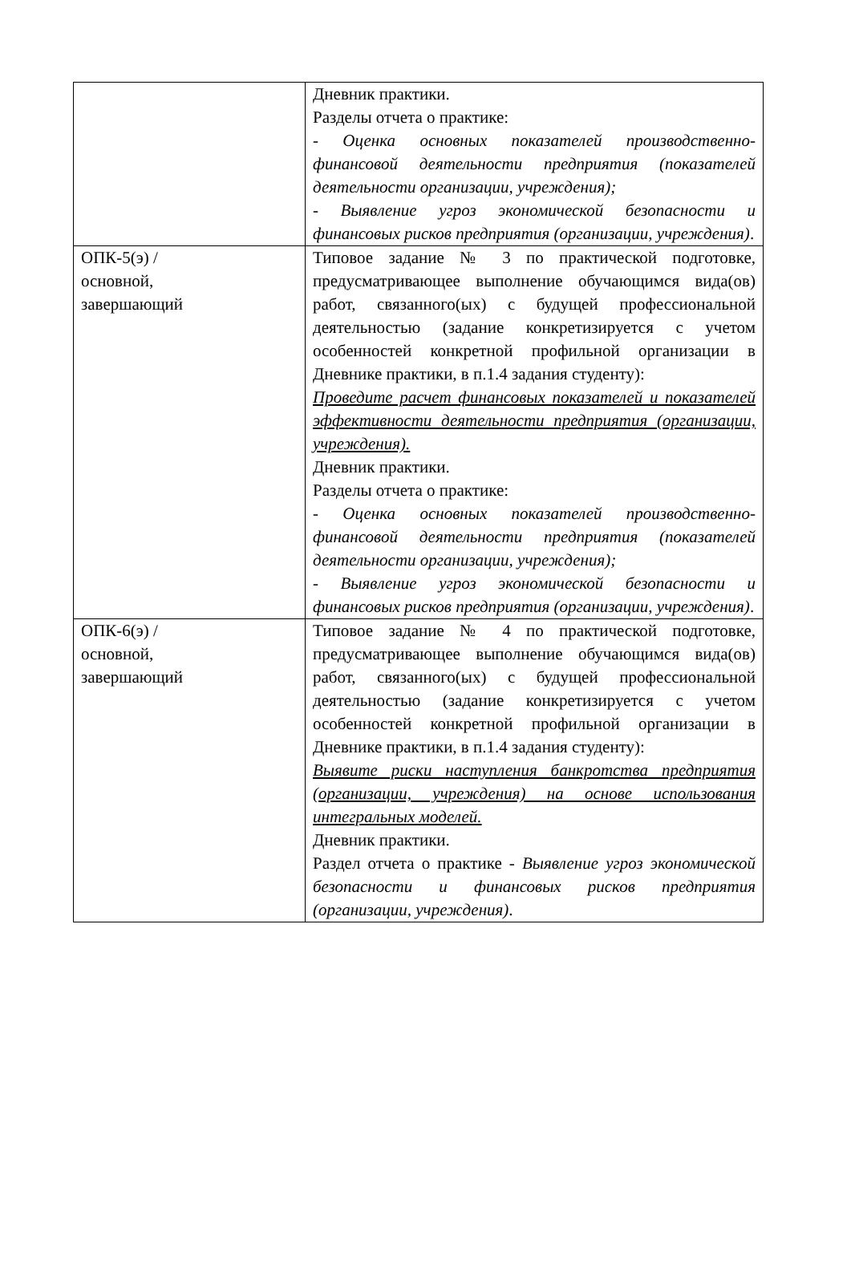| | Дневник практики. Разделы отчета о практике: - Оценка основных показателей производственно-финансовой деятельности предприятия (показателей деятельности организации, учреждения); - Выявление угроз экономической безопасности и финансовых рисков предприятия (организации, учреждения) . |
| ОПК-5(э) / основной, завершающий | Типовое задание № 3 по практической подготовке, предусматривающее выполнение обучающимся вида(ов) работ, связанного(ых) с будущей профессиональной деятельностью (задание конкретизируется с учетом особенностей конкретной профильной организации в Дневнике практики, в п.1.4 задания студенту): Проведите расчет финансовых показателей и показателей эффективности деятельности предприятия (организации, учреждения). Дневник практики. Разделы отчета о практике: - Оценка основных показателей производственно-финансовой деятельности предприятия (показателей деятельности организации, учреждения); - Выявление угроз экономической безопасности и финансовых рисков предприятия (организации, учреждения) . |
| ОПК-6(э) / основной, завершающий | Типовое задание № 4 по практической подготовке, предусматривающее выполнение обучающимся вида(ов) работ, связанного(ых) с будущей профессиональной деятельностью (задание конкретизируется с учетом особенностей конкретной профильной организации в Дневнике практики, в п.1.4 задания студенту): Выявите риски наступления банкротства предприятия (организации, учреждения) на основе использования интегральных моделей. Дневник практики. Раздел отчета о практике - Выявление угроз экономической безопасности и финансовых рисков предприятия (организации, учреждения) . |